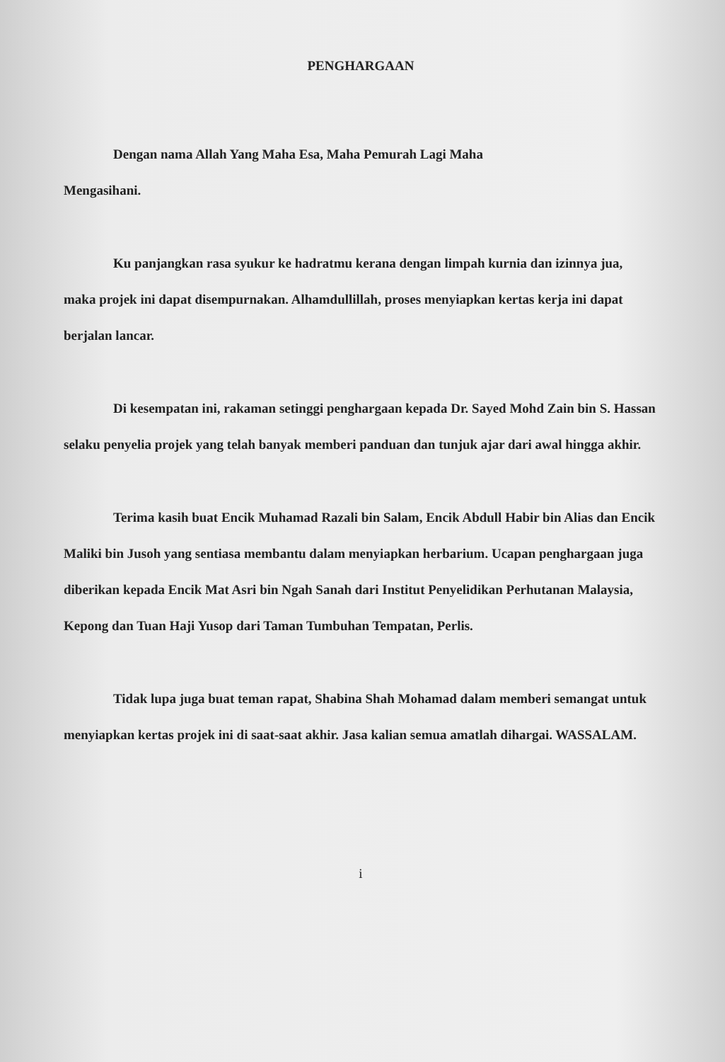PENGHARGAAN
Dengan nama Allah Yang Maha Esa, Maha Pemurah Lagi Maha
Mengasihani.
Ku panjangkan rasa syukur ke hadratmu kerana dengan limpah kurnia dan izinnya jua, maka projek ini dapat disempurnakan. Alhamdullillah, proses menyiapkan kertas kerja ini dapat berjalan lancar.
Di kesempatan ini, rakaman setinggi penghargaan kepada Dr. Sayed Mohd Zain bin S. Hassan selaku penyelia projek yang telah banyak memberi panduan dan tunjuk ajar dari awal hingga akhir.
Terima kasih buat Encik Muhamad Razali bin Salam, Encik Abdull Habir bin Alias dan Encik Maliki bin Jusoh yang sentiasa membantu dalam menyiapkan herbarium. Ucapan penghargaan juga diberikan kepada Encik Mat Asri bin Ngah Sanah dari Institut Penyelidikan Perhutanan Malaysia, Kepong dan Tuan Haji Yusop dari Taman Tumbuhan Tempatan, Perlis.
Tidak lupa juga buat teman rapat, Shabina Shah Mohamad dalam memberi semangat untuk menyiapkan kertas projek ini di saat-saat akhir. Jasa kalian semua amatlah dihargai. WASSALAM.
i